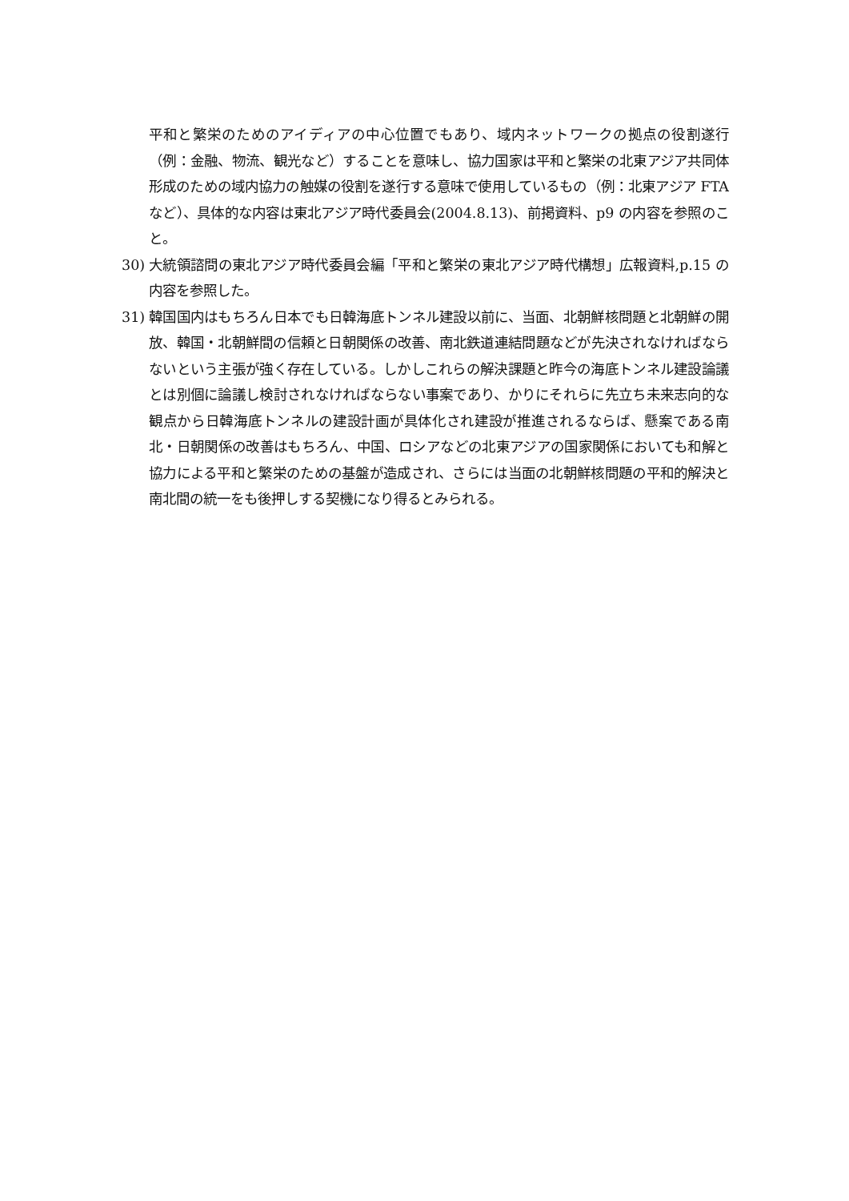平和と繁栄のためのアイディアの中心位置でもあり、域内ネットワークの拠点の役割遂行（例：金融、物流、観光など）することを意味し、協力国家は平和と繁栄の北東アジア共同体形成のための域内協力の触媒の役割を遂行する意味で使用しているもの（例：北東アジア FTA など）、具体的な内容は東北アジア時代委員会(2004.8.13)、前掲資料、p9 の内容を参照のこと。
30) 大統領諮問の東北アジア時代委員会編「平和と繁栄の東北アジア時代構想」広報資料,p.15 の内容を参照した。
31) 韓国国内はもちろん日本でも日韓海底トンネル建設以前に、当面、北朝鮮核問題と北朝鮮の開放、韓国・北朝鮮間の信頼と日朝関係の改善、南北鉄道連結問題などが先決されなければならないという主張が強く存在している。しかしこれらの解決課題と昨今の海底トンネル建設論議とは別個に論議し検討されなければならない事案であり、かりにそれらに先立ち未来志向的な観点から日韓海底トンネルの建設計画が具体化され建設が推進されるならば、懸案である南北・日朝関係の改善はもちろん、中国、ロシアなどの北東アジアの国家関係においても和解と協力による平和と繁栄のための基盤が造成され、さらには当面の北朝鮮核問題の平和的解決と南北間の統一をも後押しする契機になり得るとみられる。